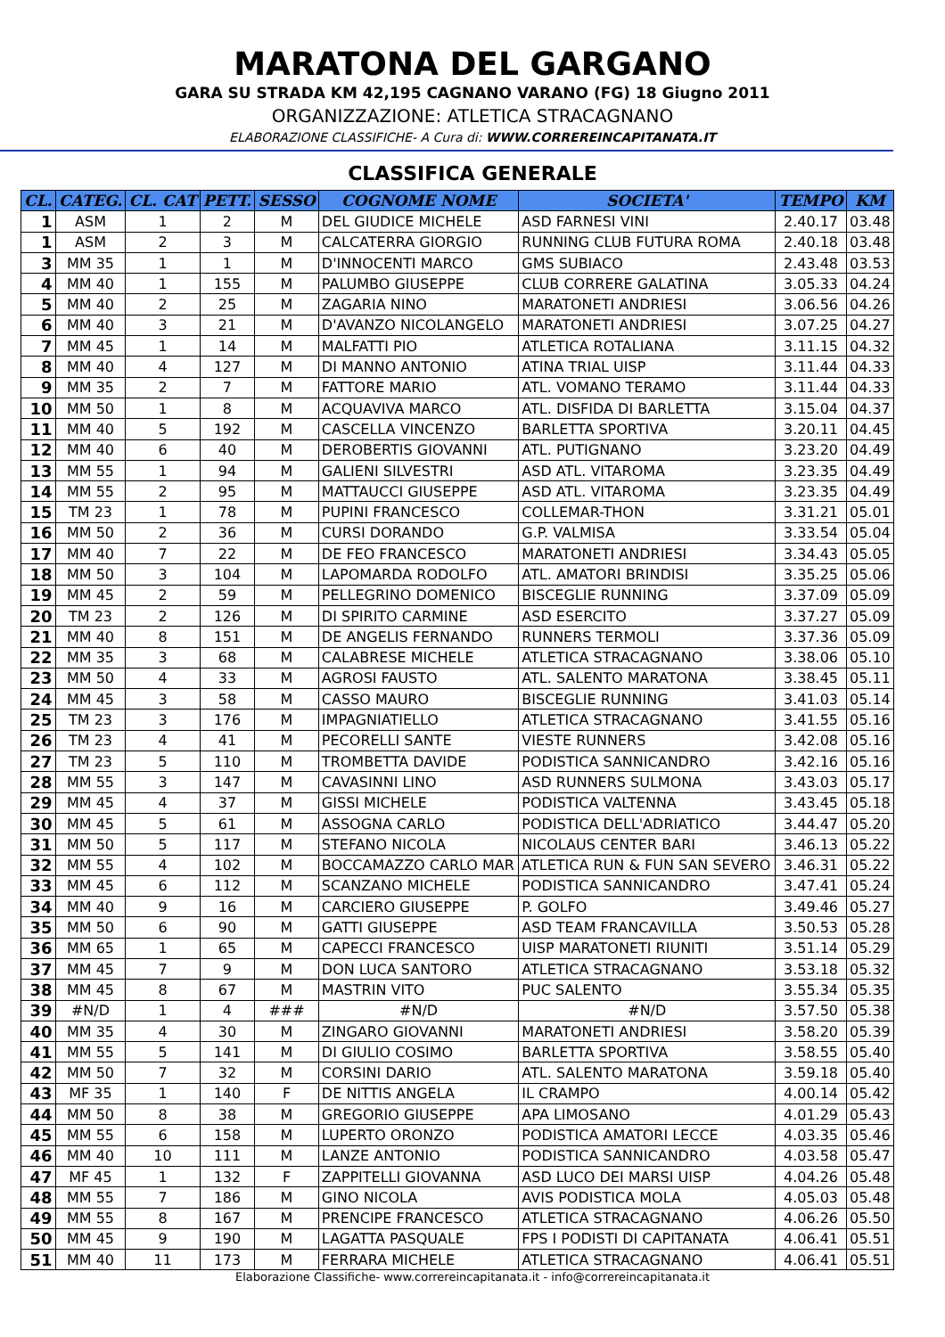MARATONA DEL GARGANO
GARA SU STRADA KM 42,195 CAGNANO VARANO (FG) 18 Giugno 2011
ORGANIZZAZIONE: ATLETICA STRACAGNANO
ELABORAZIONE CLASSIFICHE- A Cura di: WWW.CORREREINCAPITANATA.IT
CLASSIFICA GENERALE
| CL. | CATEG. | CL. CAT | PETT. | SESSO | COGNOME NOME | SOCIETA' | TEMPO | KM |
| --- | --- | --- | --- | --- | --- | --- | --- | --- |
| 1 | ASM | 1 | 2 | M | DEL GIUDICE MICHELE | ASD FARNESI VINI | 2.40.17 | 03.48 |
| 1 | ASM | 2 | 3 | M | CALCATERRA GIORGIO | RUNNING CLUB FUTURA ROMA | 2.40.18 | 03.48 |
| 3 | MM 35 | 1 | 1 | M | D'INNOCENTI MARCO | GMS SUBIACO | 2.43.48 | 03.53 |
| 4 | MM 40 | 1 | 155 | M | PALUMBO GIUSEPPE | CLUB CORRERE GALATINA | 3.05.33 | 04.24 |
| 5 | MM 40 | 2 | 25 | M | ZAGARIA NINO | MARATONETI ANDRIESI | 3.06.56 | 04.26 |
| 6 | MM 40 | 3 | 21 | M | D'AVANZO NICOLANGELO | MARATONETI ANDRIESI | 3.07.25 | 04.27 |
| 7 | MM 45 | 1 | 14 | M | MALFATTI PIO | ATLETICA ROTALIANA | 3.11.15 | 04.32 |
| 8 | MM 40 | 4 | 127 | M | DI MANNO ANTONIO | ATINA TRIAL UISP | 3.11.44 | 04.33 |
| 9 | MM 35 | 2 | 7 | M | FATTORE MARIO | ATL. VOMANO TERAMO | 3.11.44 | 04.33 |
| 10 | MM 50 | 1 | 8 | M | ACQUAVIVA MARCO | ATL. DISFIDA DI BARLETTA | 3.15.04 | 04.37 |
| 11 | MM 40 | 5 | 192 | M | CASCELLA VINCENZO | BARLETTA SPORTIVA | 3.20.11 | 04.45 |
| 12 | MM 40 | 6 | 40 | M | DEROBERTIS GIOVANNI | ATL. PUTIGNANO | 3.23.20 | 04.49 |
| 13 | MM 55 | 1 | 94 | M | GALIENI SILVESTRI | ASD ATL. VITAROMA | 3.23.35 | 04.49 |
| 14 | MM 55 | 2 | 95 | M | MATTAUCCI GIUSEPPE | ASD ATL. VITAROMA | 3.23.35 | 04.49 |
| 15 | TM 23 | 1 | 78 | M | PUPINI FRANCESCO | COLLEMAR-THON | 3.31.21 | 05.01 |
| 16 | MM 50 | 2 | 36 | M | CURSI DORANDO | G.P. VALMISA | 3.33.54 | 05.04 |
| 17 | MM 40 | 7 | 22 | M | DE FEO FRANCESCO | MARATONETI ANDRIESI | 3.34.43 | 05.05 |
| 18 | MM 50 | 3 | 104 | M | LAPOMARDA RODOLFO | ATL. AMATORI BRINDISI | 3.35.25 | 05.06 |
| 19 | MM 45 | 2 | 59 | M | PELLEGRINO DOMENICO | BISCEGLIE RUNNING | 3.37.09 | 05.09 |
| 20 | TM 23 | 2 | 126 | M | DI SPIRITO CARMINE | ASD ESERCITO | 3.37.27 | 05.09 |
| 21 | MM 40 | 8 | 151 | M | DE ANGELIS FERNANDO | RUNNERS TERMOLI | 3.37.36 | 05.09 |
| 22 | MM 35 | 3 | 68 | M | CALABRESE MICHELE | ATLETICA STRACAGNANO | 3.38.06 | 05.10 |
| 23 | MM 50 | 4 | 33 | M | AGROSI FAUSTO | ATL. SALENTO MARATONA | 3.38.45 | 05.11 |
| 24 | MM 45 | 3 | 58 | M | CASSO MAURO | BISCEGLIE RUNNING | 3.41.03 | 05.14 |
| 25 | TM 23 | 3 | 176 | M | IMPAGNIATIELLO | ATLETICA STRACAGNANO | 3.41.55 | 05.16 |
| 26 | TM 23 | 4 | 41 | M | PECORELLI SANTE | VIESTE RUNNERS | 3.42.08 | 05.16 |
| 27 | TM 23 | 5 | 110 | M | TROMBETTA DAVIDE | PODISTICA SANNICANDRO | 3.42.16 | 05.16 |
| 28 | MM 55 | 3 | 147 | M | CAVASINNI LINO | ASD RUNNERS SULMONA | 3.43.03 | 05.17 |
| 29 | MM 45 | 4 | 37 | M | GISSI MICHELE | PODISTICA VALTENNA | 3.43.45 | 05.18 |
| 30 | MM 45 | 5 | 61 | M | ASSOGNA CARLO | PODISTICA DELL'ADRIATICO | 3.44.47 | 05.20 |
| 31 | MM 50 | 5 | 117 | M | STEFANO NICOLA | NICOLAUS CENTER BARI | 3.46.13 | 05.22 |
| 32 | MM 55 | 4 | 102 | M | BOCCAMAZZO CARLO MAR | ATLETICA RUN & FUN SAN SEVERO | 3.46.31 | 05.22 |
| 33 | MM 45 | 6 | 112 | M | SCANZANO MICHELE | PODISTICA SANNICANDRO | 3.47.41 | 05.24 |
| 34 | MM 40 | 9 | 16 | M | CARCIERO GIUSEPPE | P. GOLFO | 3.49.46 | 05.27 |
| 35 | MM 50 | 6 | 90 | M | GATTI GIUSEPPE | ASD TEAM FRANCAVILLA | 3.50.53 | 05.28 |
| 36 | MM 65 | 1 | 65 | M | CAPECCI FRANCESCO | UISP MARATONETI RIUNITI | 3.51.14 | 05.29 |
| 37 | MM 45 | 7 | 9 | M | DON LUCA SANTORO | ATLETICA STRACAGNANO | 3.53.18 | 05.32 |
| 38 | MM 45 | 8 | 67 | M | MASTRIN VITO | PUC SALENTO | 3.55.34 | 05.35 |
| 39 | #N/D | 1 | 4 | ### | #N/D | #N/D | 3.57.50 | 05.38 |
| 40 | MM 35 | 4 | 30 | M | ZINGARO GIOVANNI | MARATONETI ANDRIESI | 3.58.20 | 05.39 |
| 41 | MM 55 | 5 | 141 | M | DI GIULIO COSIMO | BARLETTA SPORTIVA | 3.58.55 | 05.40 |
| 42 | MM 50 | 7 | 32 | M | CORSINI DARIO | ATL. SALENTO MARATONA | 3.59.18 | 05.40 |
| 43 | MF 35 | 1 | 140 | F | DE NITTIS ANGELA | IL CRAMPO | 4.00.14 | 05.42 |
| 44 | MM 50 | 8 | 38 | M | GREGORIO GIUSEPPE | APA LIMOSANO | 4.01.29 | 05.43 |
| 45 | MM 55 | 6 | 158 | M | LUPERTO ORONZO | PODISTICA AMATORI LECCE | 4.03.35 | 05.46 |
| 46 | MM 40 | 10 | 111 | M | LANZE ANTONIO | PODISTICA SANNICANDRO | 4.03.58 | 05.47 |
| 47 | MF 45 | 1 | 132 | F | ZAPPITELLI GIOVANNA | ASD LUCO DEI MARSI UISP | 4.04.26 | 05.48 |
| 48 | MM 55 | 7 | 186 | M | GINO NICOLA | AVIS PODISTICA MOLA | 4.05.03 | 05.48 |
| 49 | MM 55 | 8 | 167 | M | PRENCIPE FRANCESCO | ATLETICA STRACAGNANO | 4.06.26 | 05.50 |
| 50 | MM 45 | 9 | 190 | M | LAGATTA PASQUALE | FPS I PODISTI DI CAPITANATA | 4.06.41 | 05.51 |
| 51 | MM 40 | 11 | 173 | M | FERRARA MICHELE | ATLETICA STRACAGNANO | 4.06.41 | 05.51 |
Elaborazione Classifiche- www.correreincapitanata.it - info@correreincapitanata.it